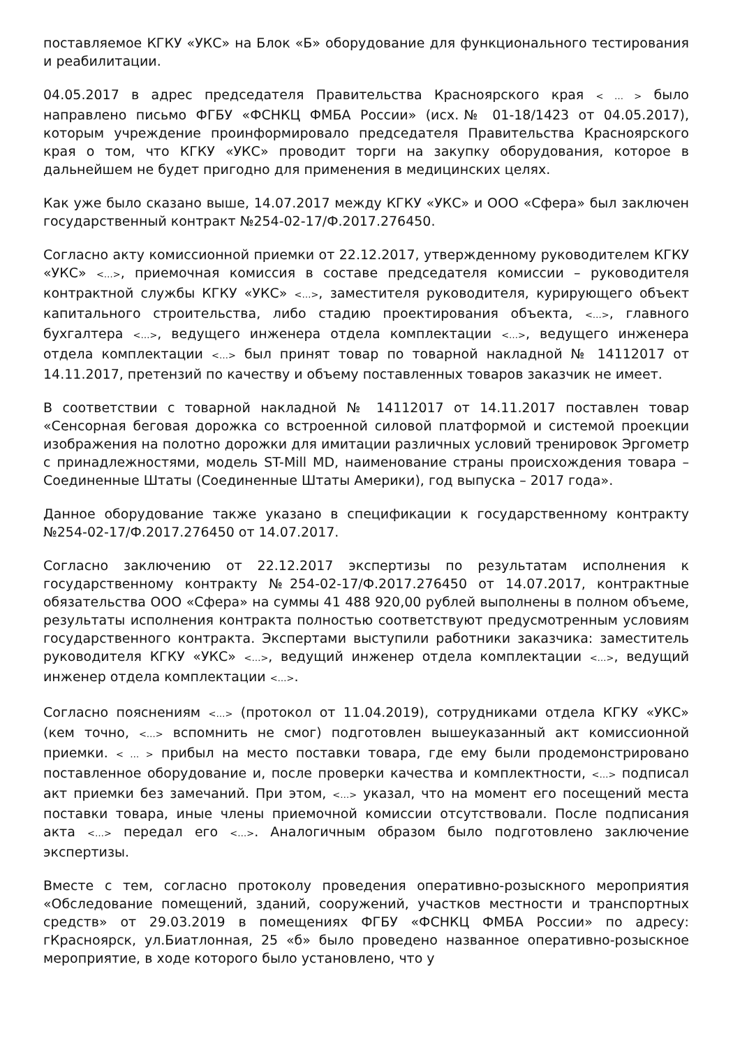поставляемое КГКУ «УКС» на Блок «Б» оборудование для функционального тестирования и реабилитации.
04.05.2017 в адрес председателя Правительства Красноярского края < … > было направлено письмо ФГБУ «ФСНКЦ ФМБА России» (исх.№ 01-18/1423 от 04.05.2017), которым учреждение проинформировало председателя Правительства Красноярского края о том, что КГКУ «УКС» проводит торги на закупку оборудования, которое в дальнейшем не будет пригодно для применения в медицинских целях.
Как уже было сказано выше, 14.07.2017 между КГКУ «УКС» и ООО «Сфера» был заключен государственный контракт №254-02-17/Ф.2017.276450.
Согласно акту комиссионной приемки от 22.12.2017, утвержденному руководителем КГКУ «УКС» <…>, приемочная комиссия в составе председателя комиссии – руководителя контрактной службы КГКУ «УКС» <…>, заместителя руководителя, курирующего объект капитального строительства, либо стадию проектирования объекта, <…>, главного бухгалтера <…>, ведущего инженера отдела комплектации <…>, ведущего инженера отдела комплектации <…> был принят товар по товарной накладной № 14112017 от 14.11.2017, претензий по качеству и объему поставленных товаров заказчик не имеет.
В соответствии с товарной накладной № 14112017 от 14.11.2017 поставлен товар «Сенсорная беговая дорожка со встроенной силовой платформой и системой проекции изображения на полотно дорожки для имитации различных условий тренировок Эргометр с принадлежностями, модель ST-Mill MD, наименование страны происхождения товара – Соединенные Штаты (Соединенные Штаты Америки), год выпуска – 2017 года».
Данное оборудование также указано в спецификации к государственному контракту №254-02-17/Ф.2017.276450 от 14.07.2017.
Согласно заключению от 22.12.2017 экспертизы по результатам исполнения к государственному контракту №254-02-17/Ф.2017.276450 от 14.07.2017, контрактные обязательства ООО «Сфера» на суммы 41 488 920,00 рублей выполнены в полном объеме, результаты исполнения контракта полностью соответствуют предусмотренным условиям государственного контракта. Экспертами выступили работники заказчика: заместитель руководителя КГКУ «УКС» <…>, ведущий инженер отдела комплектации <…>, ведущий инженер отдела комплектации <…>.
Согласно пояснениям <…> (протокол от 11.04.2019), сотрудниками отдела КГКУ «УКС» (кем точно, <…> вспомнить не смог) подготовлен вышеуказанный акт комиссионной приемки. < … > прибыл на место поставки товара, где ему были продемонстрировано поставленное оборудование и, после проверки качества и комплектности, <…> подписал акт приемки без замечаний. При этом, <…> указал, что на момент его посещений места поставки товара, иные члены приемочной комиссии отсутствовали. После подписания акта <…> передал его <…>. Аналогичным образом было подготовлено заключение экспертизы.
Вместе с тем, согласно протоколу проведения оперативно-розыскного мероприятия «Обследование помещений, зданий, сооружений, участков местности и транспортных средств» от 29.03.2019 в помещениях ФГБУ «ФСНКЦ ФМБА России» по адресу: гКрасноярск, ул.Биатлонная, 25 «б» было проведено названное оперативно-розыскное мероприятие, в ходе которого было установлено, что у